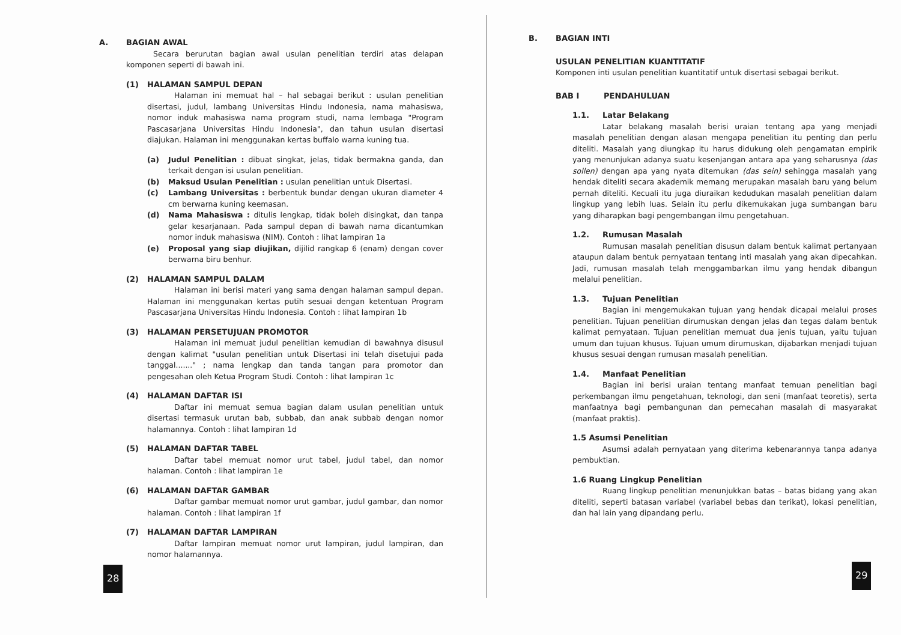A. BAGIAN AWAL
Secara berurutan bagian awal usulan penelitian terdiri atas delapan komponen seperti di bawah ini.
(1) HALAMAN SAMPUL DEPAN
Halaman ini memuat hal – hal sebagai berikut : usulan penelitian disertasi, judul, lambang Universitas Hindu Indonesia, nama mahasiswa, nomor induk mahasiswa nama program studi, nama lembaga "Program Pascasarjana Universitas Hindu Indonesia", dan tahun usulan disertasi diajukan. Halaman ini menggunakan kertas buffalo warna kuning tua.
(a) Judul Penelitian : dibuat singkat, jelas, tidak bermakna ganda, dan terkait dengan isi usulan penelitian.
(b) Maksud Usulan Penelitian : usulan penelitian untuk Disertasi.
(c) Lambang Universitas : berbentuk bundar dengan ukuran diameter 4 cm berwarna kuning keemasan.
(d) Nama Mahasiswa : ditulis lengkap, tidak boleh disingkat, dan tanpa gelar kesarjanaan. Pada sampul depan di bawah nama dicantumkan nomor induk mahasiswa (NIM). Contoh : lihat lampiran 1a
(e) Proposal yang siap diujikan, dijilid rangkap 6 (enam) dengan cover berwarna biru benhur.
(2) HALAMAN SAMPUL DALAM
Halaman ini berisi materi yang sama dengan halaman sampul depan. Halaman ini menggunakan kertas putih sesuai dengan ketentuan Program Pascasarjana Universitas Hindu Indonesia. Contoh : lihat lampiran 1b
(3) HALAMAN PERSETUJUAN PROMOTOR
Halaman ini memuat judul penelitian kemudian di bawahnya disusul dengan kalimat "usulan penelitian untuk Disertasi ini telah disetujui pada tanggal......." ; nama lengkap dan tanda tangan para promotor dan pengesahan oleh Ketua Program Studi. Contoh : lihat lampiran 1c
(4) HALAMAN DAFTAR ISI
Daftar ini memuat semua bagian dalam usulan penelitian untuk disertasi termasuk urutan bab, subbab, dan anak subbab dengan nomor halamannya. Contoh : lihat lampiran 1d
(5) HALAMAN DAFTAR TABEL
Daftar tabel memuat nomor urut tabel, judul tabel, dan nomor halaman. Contoh : lihat lampiran 1e
(6) HALAMAN DAFTAR GAMBAR
Daftar gambar memuat nomor urut gambar, judul gambar, dan nomor halaman. Contoh : lihat lampiran 1f
(7) HALAMAN DAFTAR LAMPIRAN
Daftar lampiran memuat nomor urut lampiran, judul lampiran, dan nomor halamannya.
28
B. BAGIAN INTI
USULAN PENELITIAN KUANTITATIF
Komponen inti usulan penelitian kuantitatif untuk disertasi sebagai berikut.
BAB I PENDAHULUAN
1.1. Latar Belakang
Latar belakang masalah berisi uraian tentang apa yang menjadi masalah penelitian dengan alasan mengapa penelitian itu penting dan perlu diteliti. Masalah yang diungkap itu harus didukung oleh pengamatan empirik yang menunjukan adanya suatu kesenjangan antara apa yang seharusnya (das sollen) dengan apa yang nyata ditemukan (das sein) sehingga masalah yang hendak diteliti secara akademik memang merupakan masalah baru yang belum pernah diteliti. Kecuali itu juga diuraikan kedudukan masalah penelitian dalam lingkup yang lebih luas. Selain itu perlu dikemukakan juga sumbangan baru yang diharapkan bagi pengembangan ilmu pengetahuan.
1.2. Rumusan Masalah
Rumusan masalah penelitian disusun dalam bentuk kalimat pertanyaan ataupun dalam bentuk pernyataan tentang inti masalah yang akan dipecahkan. Jadi, rumusan masalah telah menggambarkan ilmu yang hendak dibangun melalui penelitian.
1.3. Tujuan Penelitian
Bagian ini mengemukakan tujuan yang hendak dicapai melalui proses penelitian. Tujuan penelitian dirumuskan dengan jelas dan tegas dalam bentuk kalimat pernyataan. Tujuan penelitian memuat dua jenis tujuan, yaitu tujuan umum dan tujuan khusus. Tujuan umum dirumuskan, dijabarkan menjadi tujuan khusus sesuai dengan rumusan masalah penelitian.
1.4. Manfaat Penelitian
Bagian ini berisi uraian tentang manfaat temuan penelitian bagi perkembangan ilmu pengetahuan, teknologi, dan seni (manfaat teoretis), serta manfaatnya bagi pembangunan dan pemecahan masalah di masyarakat (manfaat praktis).
1.5 Asumsi Penelitian
Asumsi adalah pernyataan yang diterima kebenarannya tanpa adanya pembuktian.
1.6 Ruang Lingkup Penelitian
Ruang lingkup penelitian menunjukkan batas – batas bidang yang akan diteliti, seperti batasan variabel (variabel bebas dan terikat), lokasi penelitian, dan hal lain yang dipandang perlu.
29